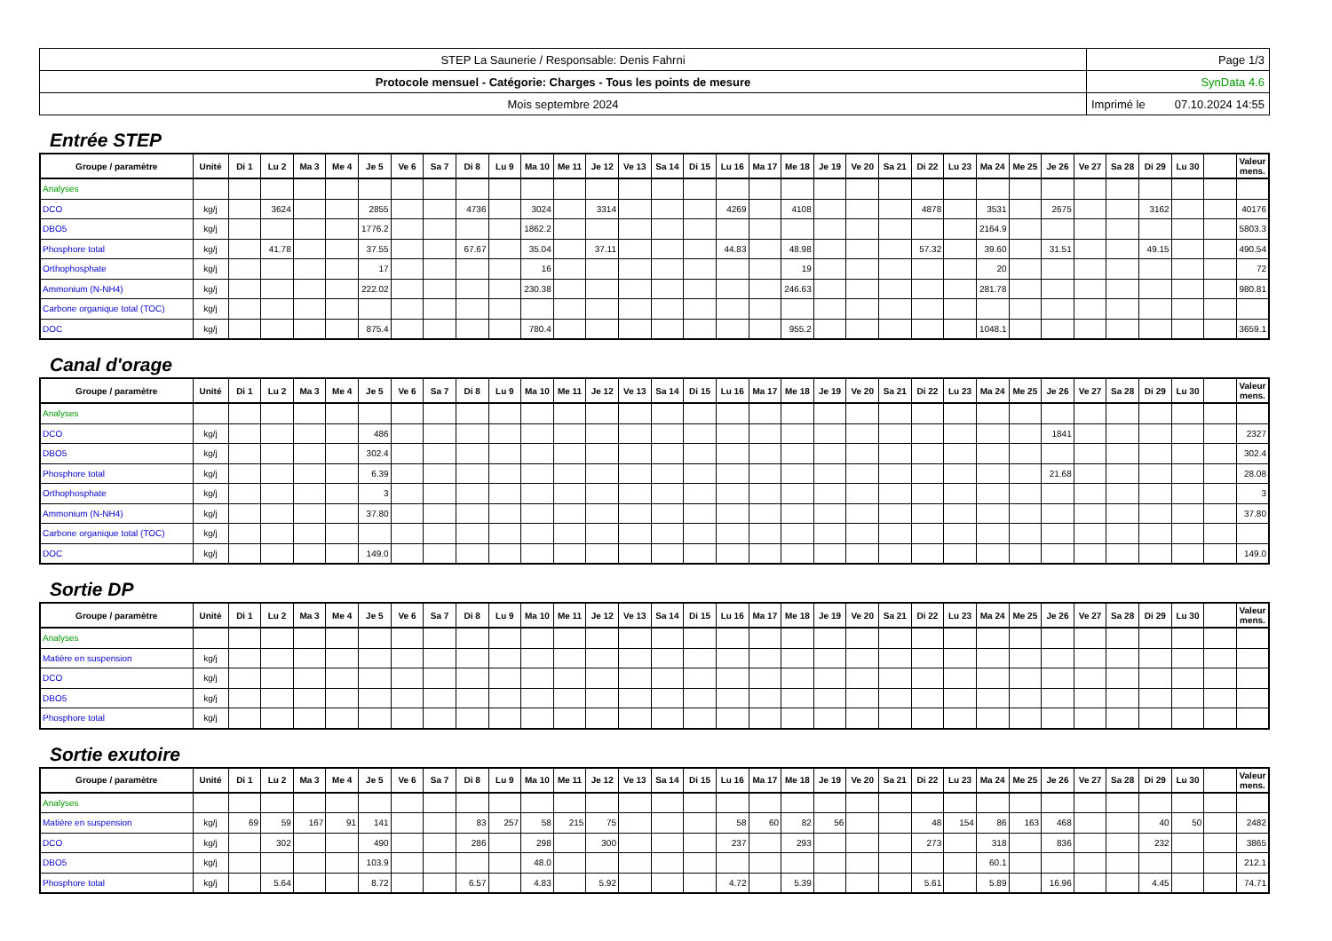| STEP La Saunerie / Responsable: Denis Fahrni | Page 1/3 |
| Protocole mensuel - Catégorie: Charges - Tous les points de mesure | SynData 4.6 |
| Mois septembre 2024 | Imprimé le 07.10.2024 14:55 |
Entrée STEP
| Groupe / paramètre | Unité | Di 1 | Lu 2 | Ma 3 | Me 4 | Je 5 | Ve 6 | Sa 7 | Di 8 | Lu 9 | Ma 10 | Me 11 | Je 12 | Ve 13 | Sa 14 | Di 15 | Lu 16 | Ma 17 | Me 18 | Je 19 | Ve 20 | Sa 21 | Di 22 | Lu 23 | Ma 24 | Me 25 | Je 26 | Ve 27 | Sa 28 | Di 29 | Lu 30 | | Valeur mens. |
| --- | --- | --- | --- | --- | --- | --- | --- | --- | --- | --- | --- | --- | --- | --- | --- | --- | --- | --- | --- | --- | --- | --- | --- | --- | --- | --- | --- | --- | --- | --- | --- | --- | --- |
| Analyses | | | | | | | | | | | | | | | | | | | | | | | | | | | | | | | | | |
| DCO | kg/j | | 3624 | | | 2855 | | | 4736 | | 3024 | | 3314 | | | | 4269 | | 4108 | | | | 4878 | | 3531 | | 2675 | | | 3162 | | | 40176 |
| DBO5 | kg/j | | | | | 1776.2 | | | | | 1862.2 | | | | | | | | | | | | | | 2164.9 | | | | | | | | 5803.3 |
| Phosphore total | kg/j | | 41.78 | | | 37.55 | | | 67.67 | | 35.04 | | 37.11 | | | | 44.83 | | 48.98 | | | | 57.32 | | 39.60 | | 31.51 | | | 49.15 | | | 490.54 |
| Orthophosphate | kg/j | | | | | 17 | | | | | 16 | | | | | | | | 19 | | | | | | 20 | | | | | | | | 72 |
| Ammonium (N-NH4) | kg/j | | | | | 222.02 | | | | | 230.38 | | | | | | | | 246.63 | | | | | | 281.78 | | | | | | | | 980.81 |
| Carbone organique total (TOC) | kg/j | | | | | | | | | | | | | | | | | | | | | | | | | | | | | | | | |
| DOC | kg/j | | | | | 875.4 | | | | | 780.4 | | | | | | | | 955.2 | | | | | | 1048.1 | | | | | | | | 3659.1 |
Canal d'orage
| Groupe / paramètre | Unité | Di 1 | Lu 2 | Ma 3 | Me 4 | Je 5 | Ve 6 | Sa 7 | Di 8 | Lu 9 | Ma 10 | Me 11 | Je 12 | Ve 13 | Sa 14 | Di 15 | Lu 16 | Ma 17 | Me 18 | Je 19 | Ve 20 | Sa 21 | Di 22 | Lu 23 | Ma 24 | Me 25 | Je 26 | Ve 27 | Sa 28 | Di 29 | Lu 30 | | Valeur mens. |
| --- | --- | --- | --- | --- | --- | --- | --- | --- | --- | --- | --- | --- | --- | --- | --- | --- | --- | --- | --- | --- | --- | --- | --- | --- | --- | --- | --- | --- | --- | --- | --- | --- | --- |
| Analyses | | | | | | | | | | | | | | | | | | | | | | | | | | | | | | | | | |
| DCO | kg/j | | | | | 486 | | | | | | | | | | | | | | | | | | | | | 1841 | | | | | | 2327 |
| DBO5 | kg/j | | | | | 302.4 | | | | | | | | | | | | | | | | | | | | | | | | | | | 302.4 |
| Phosphore total | kg/j | | | | | 6.39 | | | | | | | | | | | | | | | | | | | | | 21.68 | | | | | | 28.08 |
| Orthophosphate | kg/j | | | | | 3 | | | | | | | | | | | | | | | | | | | | | | | | | | | 3 |
| Ammonium (N-NH4) | kg/j | | | | | 37.80 | | | | | | | | | | | | | | | | | | | | | | | | | | | 37.80 |
| Carbone organique total (TOC) | kg/j | | | | | | | | | | | | | | | | | | | | | | | | | | | | | | | | |
| DOC | kg/j | | | | | 149.0 | | | | | | | | | | | | | | | | | | | | | | | | | | | 149.0 |
Sortie DP
| Groupe / paramètre | Unité | Di 1 | Lu 2 | Ma 3 | Me 4 | Je 5 | Ve 6 | Sa 7 | Di 8 | Lu 9 | Ma 10 | Me 11 | Je 12 | Ve 13 | Sa 14 | Di 15 | Lu 16 | Ma 17 | Me 18 | Je 19 | Ve 20 | Sa 21 | Di 22 | Lu 23 | Ma 24 | Me 25 | Je 26 | Ve 27 | Sa 28 | Di 29 | Lu 30 | | Valeur mens. |
| --- | --- | --- | --- | --- | --- | --- | --- | --- | --- | --- | --- | --- | --- | --- | --- | --- | --- | --- | --- | --- | --- | --- | --- | --- | --- | --- | --- | --- | --- | --- | --- | --- | --- |
| Analyses | | | | | | | | | | | | | | | | | | | | | | | | | | | | | | | | | |
| Matière en suspension | kg/j | | | | | | | | | | | | | | | | | | | | | | | | | | | | | | | | |
| DCO | kg/j | | | | | | | | | | | | | | | | | | | | | | | | | | | | | | | | |
| DBO5 | kg/j | | | | | | | | | | | | | | | | | | | | | | | | | | | | | | | | |
| Phosphore total | kg/j | | | | | | | | | | | | | | | | | | | | | | | | | | | | | | | | |
Sortie exutoire
| Groupe / paramètre | Unité | Di 1 | Lu 2 | Ma 3 | Me 4 | Je 5 | Ve 6 | Sa 7 | Di 8 | Lu 9 | Ma 10 | Me 11 | Je 12 | Ve 13 | Sa 14 | Di 15 | Lu 16 | Ma 17 | Me 18 | Je 19 | Ve 20 | Sa 21 | Di 22 | Lu 23 | Ma 24 | Me 25 | Je 26 | Ve 27 | Sa 28 | Di 29 | Lu 30 | | Valeur mens. |
| --- | --- | --- | --- | --- | --- | --- | --- | --- | --- | --- | --- | --- | --- | --- | --- | --- | --- | --- | --- | --- | --- | --- | --- | --- | --- | --- | --- | --- | --- | --- | --- | --- | --- |
| Analyses | | | | | | | | | | | | | | | | | | | | | | | | | | | | | | | | | |
| Matière en suspension | kg/j | 69 | 59 | 167 | 91 | 141 | | | 83 | 257 | 58 | 215 | 75 | | | | 58 | 60 | 82 | 56 | | | 48 | 154 | 86 | 163 | 468 | | | 40 | 50 | | 2482 |
| DCO | kg/j | | 302 | | | 490 | | | 286 | | 298 | | 300 | | | | 237 | | 293 | | | | 273 | | 318 | | 836 | | | 232 | | | 3865 |
| DBO5 | kg/j | | | | | 103.9 | | | | | 48.0 | | | | | | | | | | | | | | 60.1 | | | | | | | | 212.1 |
| Phosphore total | kg/j | | 5.64 | | | 8.72 | | | 6.57 | | 4.83 | | 5.92 | | | | 4.72 | | 5.39 | | | | 5.61 | | 5.89 | | 16.96 | | | 4.45 | | | 74.71 |